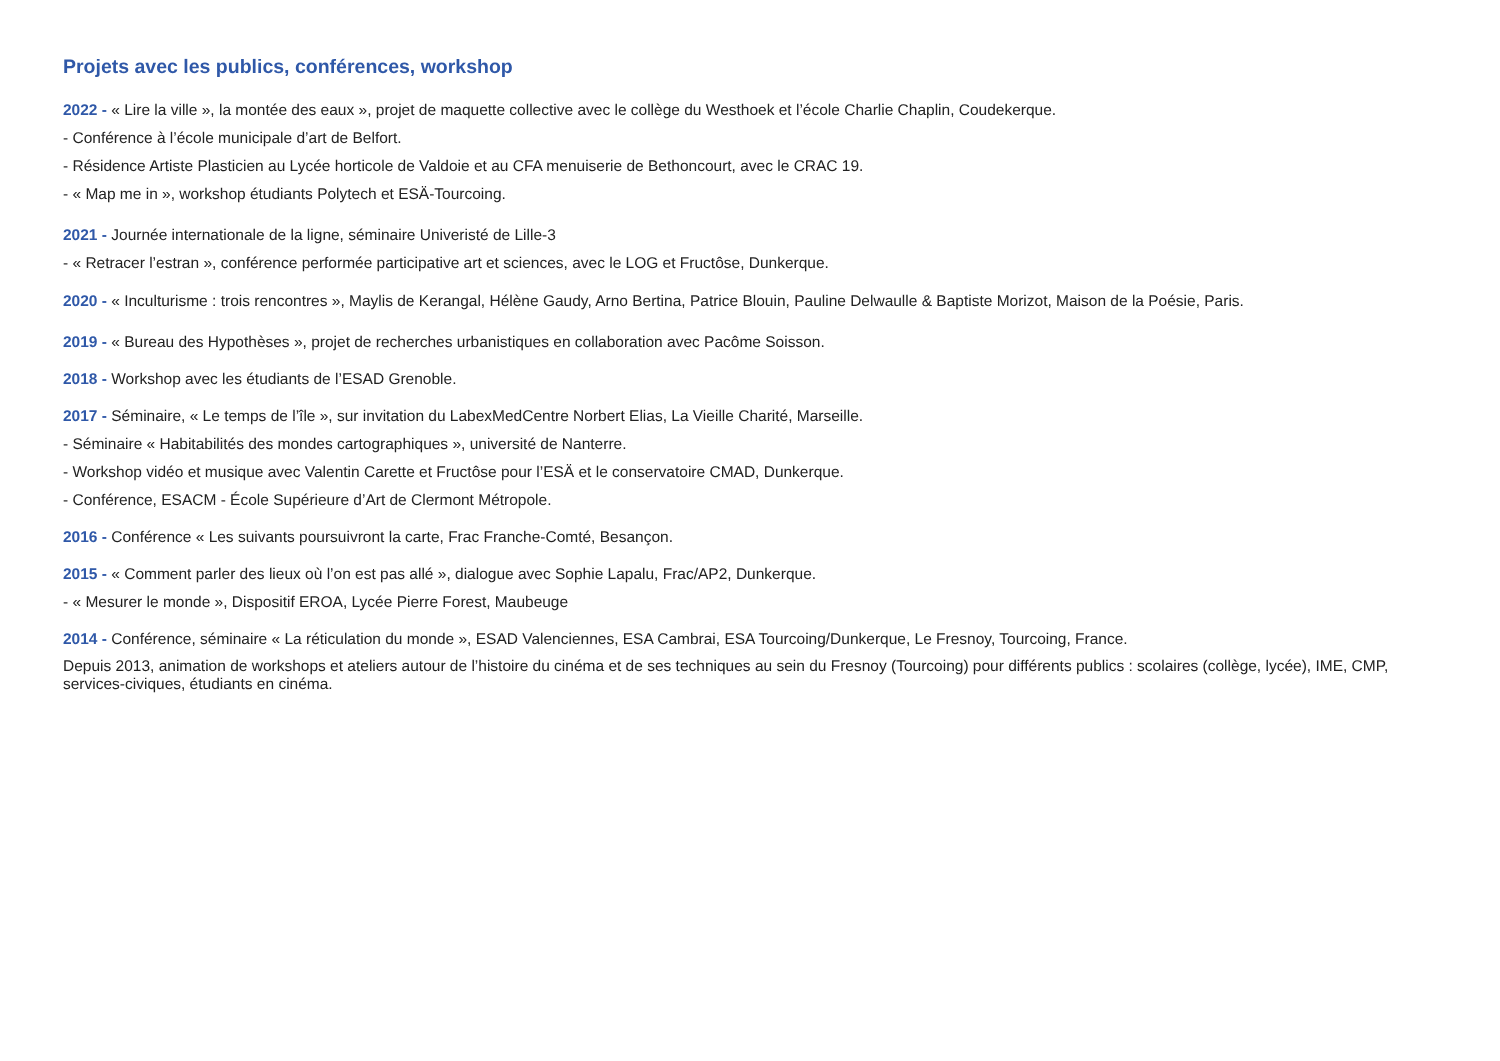Projets avec les publics, conférences, workshop
2022 - « Lire la ville », la montée des eaux », projet de maquette collective avec le collège du Westhoek et l’école Charlie Chaplin, Coudekerque.
- Conférence à l’école municipale d’art de Belfort.
- Résidence Artiste Plasticien au Lycée horticole de Valdoie et au CFA menuiserie de Bethoncourt, avec le CRAC 19.
- « Map me in », workshop étudiants Polytech et ESÄ-Tourcoing.
2021 - Journée internationale de la ligne, séminaire Univeristé de Lille-3
- « Retracer l’estran », conférence performée participative art et sciences, avec le LOG et Fructôse, Dunkerque.
2020 - « Inculturisme : trois rencontres », Maylis de Kerangal, Hélène Gaudy, Arno Bertina, Patrice Blouin, Pauline Delwaulle & Baptiste Morizot, Maison de la Poésie, Paris.
2019 - « Bureau des Hypothèses », projet de recherches urbanistiques en collaboration avec Pacôme Soisson.
2018 - Workshop avec les étudiants de l’ESAD Grenoble.
2017 - Séminaire, « Le temps de l’île », sur invitation du LabexMedCentre Norbert Elias, La Vieille Charité, Marseille.
- Séminaire « Habitabilités des mondes cartographiques », université de Nanterre.
- Workshop vidéo et musique avec Valentin Carette et Fructôse pour l’ESÄ et le conservatoire CMAD, Dunkerque.
- Conférence, ESACM - École Supérieure d’Art de Clermont Métropole.
2016 - Conférence « Les suivants poursuivront la carte, Frac Franche-Comté, Besançon.
2015 - « Comment parler des lieux où l’on est pas allé », dialogue avec Sophie Lapalu, Frac/AP2, Dunkerque.
- « Mesurer le monde », Dispositif EROA, Lycée Pierre Forest, Maubeuge
2014 - Conférence, séminaire « La réticulation du monde », ESAD Valenciennes, ESA Cambrai, ESA Tourcoing/Dunkerque, Le Fresnoy, Tourcoing, France.
Depuis 2013, animation de workshops et ateliers autour de l’histoire du cinéma et de ses techniques au sein du Fresnoy (Tourcoing) pour différents publics : scolaires (collège, lycée), IME, CMP, services-civiques, étudiants en cinéma.